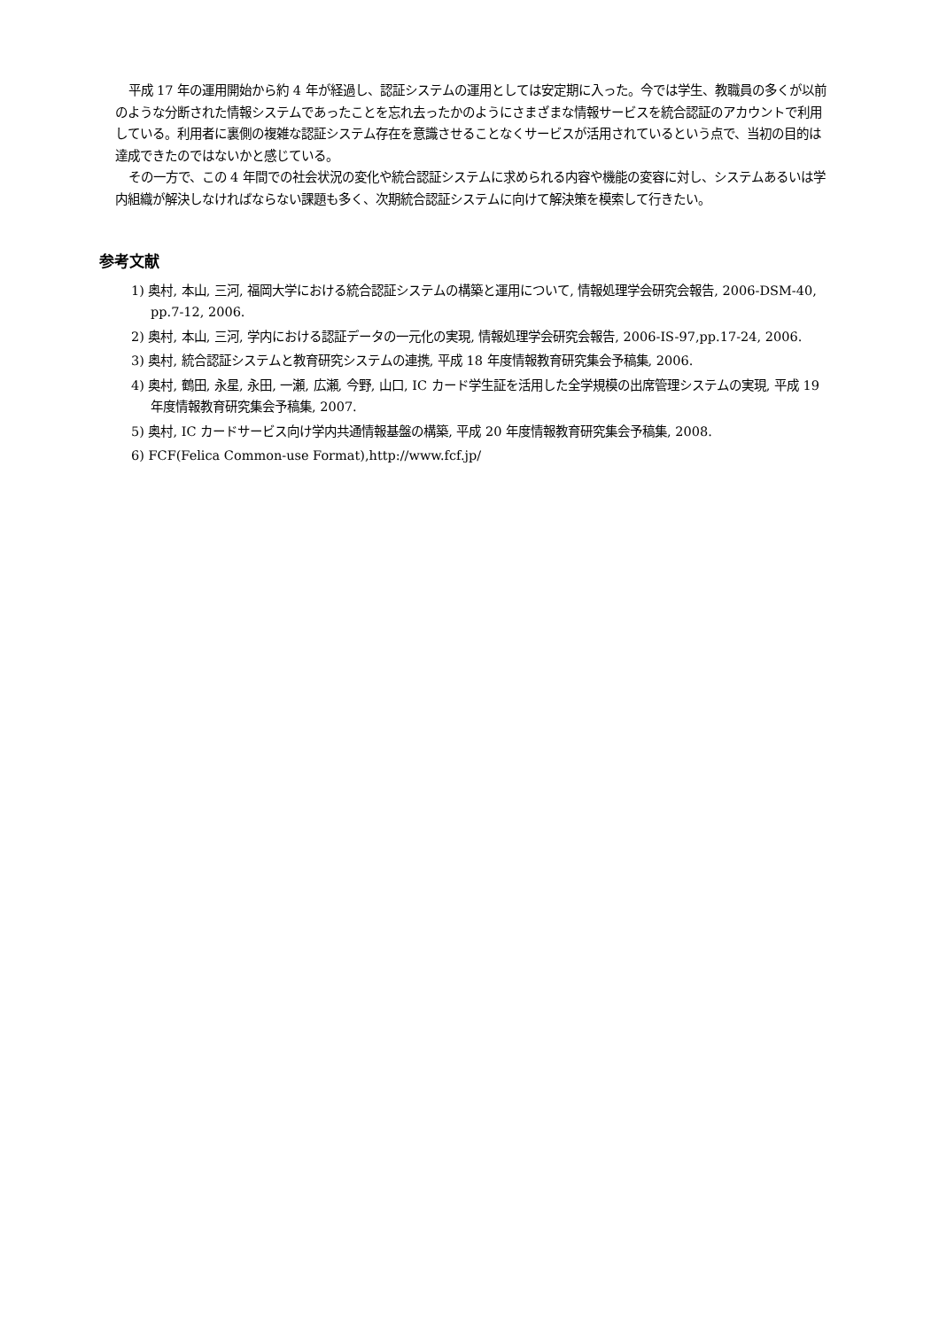平成 17 年の運用開始から約 4 年が経過し、認証システムの運用としては安定期に入った。今では学生、教職員の多くが以前のような分断された情報システムであったことを忘れ去ったかのようにさまざまな情報サービスを統合認証のアカウントで利用している。利用者に裏側の複雑な認証システム存在を意識させることなくサービスが活用されているという点で、当初の目的は達成できたのではないかと感じている。
その一方で、この 4 年間での社会状況の変化や統合認証システムに求められる内容や機能の変容に対し、システムあるいは学内組織が解決しなければならない課題も多く、次期統合認証システムに向けて解決策を模索して行きたい。
参考文献
1) 奥村, 本山, 三河, 福岡大学における統合認証システムの構築と運用について, 情報処理学会研究会報告, 2006-DSM-40, pp.7-12, 2006.
2) 奥村, 本山, 三河, 学内における認証データの一元化の実現, 情報処理学会研究会報告, 2006-IS-97,pp.17-24, 2006.
3) 奥村, 統合認証システムと教育研究システムの連携, 平成 18 年度情報教育研究集会予稿集, 2006.
4) 奥村, 鶴田, 永星, 永田, 一瀬, 広瀬, 今野, 山口, IC カード学生証を活用した全学規模の出席管理システムの実現, 平成 19 年度情報教育研究集会予稿集, 2007.
5) 奥村, IC カードサービス向け学内共通情報基盤の構築, 平成 20 年度情報教育研究集会予稿集, 2008.
6) FCF(Felica Common-use Format),http://www.fcf.jp/